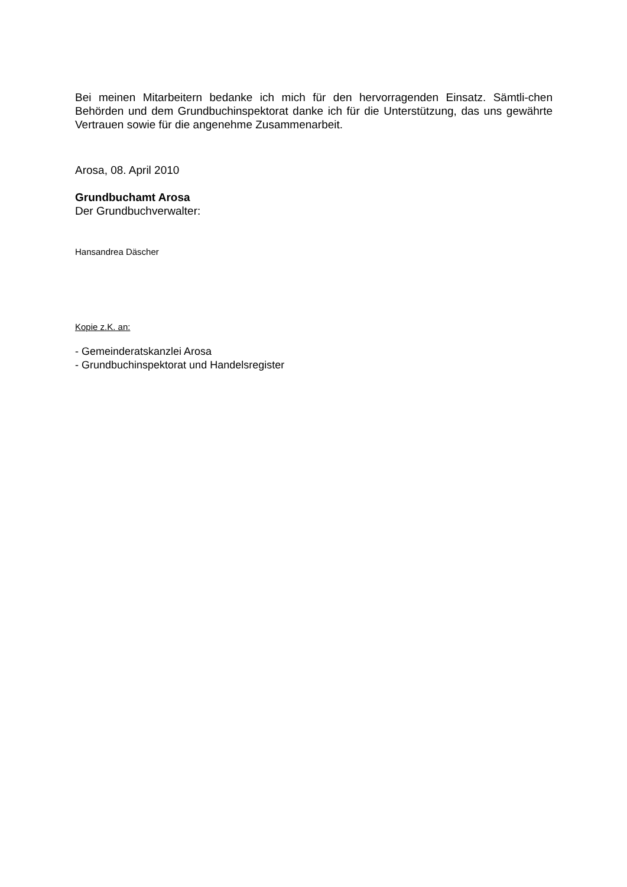Bei meinen Mitarbeitern bedanke ich mich für den hervorragenden Einsatz. Sämtli-chen Behörden und dem Grundbuchinspektorat danke ich für die Unterstützung, das uns gewährte Vertrauen sowie für die angenehme Zusammenarbeit.
Arosa, 08. April 2010
Grundbuchamt Arosa
Der Grundbuchverwalter:
Hansandrea Däscher
Kopie z.K. an:
- Gemeinderatskanzlei Arosa
- Grundbuchinspektorat und Handelsregister